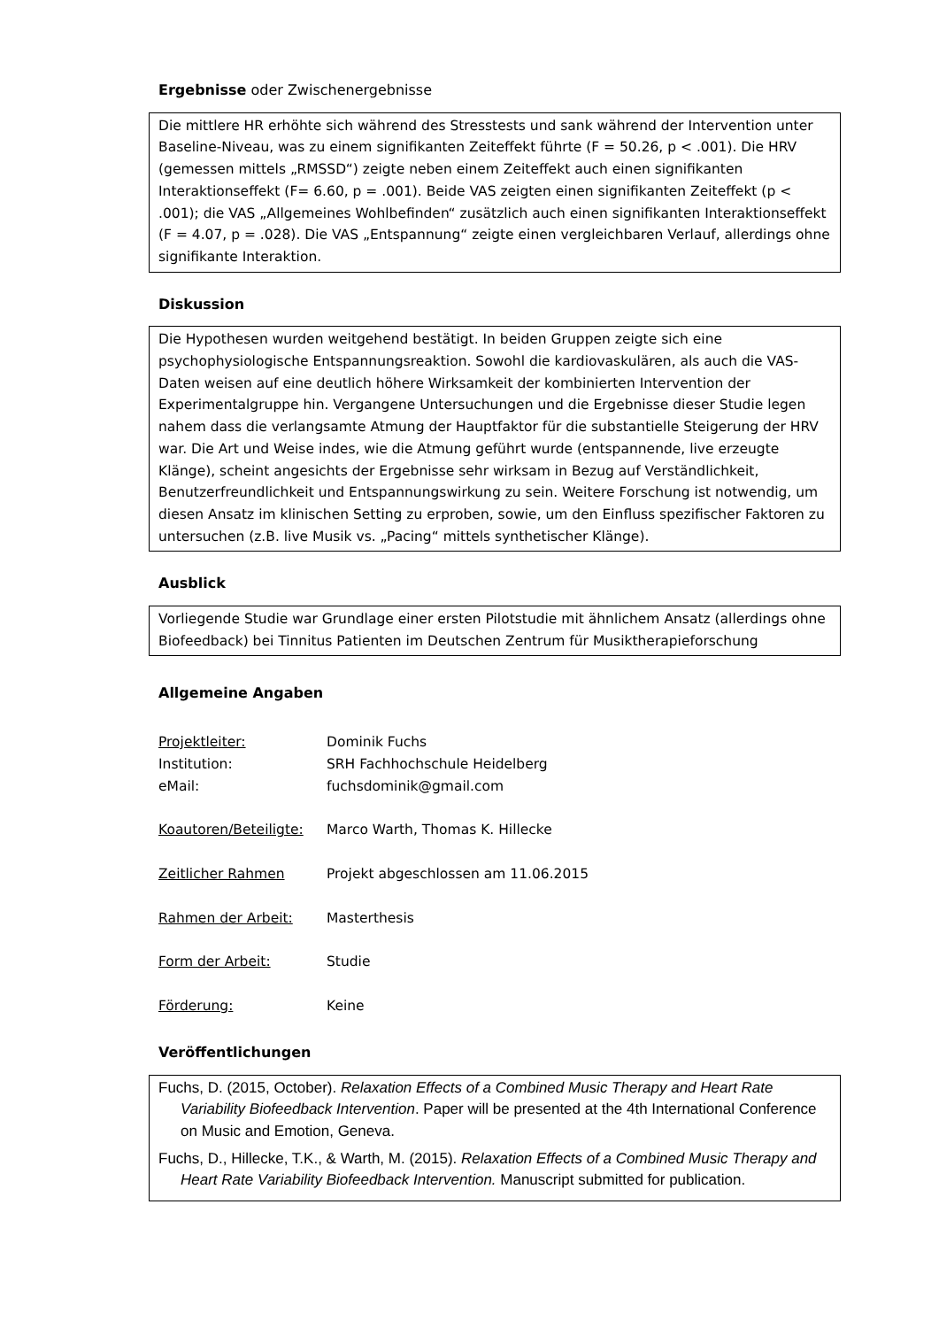Ergebnisse oder Zwischenergebnisse
Die mittlere HR erhöhte sich während des Stresstests und sank während der Intervention unter Baseline-Niveau, was zu einem signifikanten Zeiteffekt führte (F = 50.26, p < .001). Die HRV (gemessen mittels „RMSSD“) zeigte neben einem Zeiteffekt auch einen signifikanten Interaktionseffekt (F= 6.60, p = .001). Beide VAS zeigten einen signifikanten Zeiteffekt (p < .001); die VAS „Allgemeines Wohlbefinden“ zusätzlich auch einen signifikanten Interaktionseffekt (F = 4.07, p = .028). Die VAS „Entspannung“ zeigte einen vergleichbaren Verlauf, allerdings ohne signifikante Interaktion.
Diskussion
Die Hypothesen wurden weitgehend bestätigt. In beiden Gruppen zeigte sich eine psychophysiologische Entspannungsreaktion. Sowohl die kardiovaskulären, als auch die VAS-Daten weisen auf eine deutlich höhere Wirksamkeit der kombinierten Intervention der Experimentalgruppe hin. Vergangene Untersuchungen und die Ergebnisse dieser Studie legen nahem dass die verlangsamte Atmung der Hauptfaktor für die substantielle Steigerung der HRV war. Die Art und Weise indes, wie die Atmung geführt wurde (entspannende, live erzeugte Klänge), scheint angesichts der Ergebnisse sehr wirksam in Bezug auf Verständlichkeit, Benutzerfreundlichkeit und Entspannungswirkung zu sein. Weitere Forschung ist notwendig, um diesen Ansatz im klinischen Setting zu erproben, sowie, um den Einfluss spezifischer Faktoren zu untersuchen (z.B. live Musik vs. „Pacing“ mittels synthetischer Klänge).
Ausblick
Vorliegende Studie war Grundlage einer ersten Pilotstudie mit ähnlichem Ansatz (allerdings ohne Biofeedback) bei Tinnitus Patienten im Deutschen Zentrum für Musiktherapieforschung
Allgemeine Angaben
Projektleiter: Dominik Fuchs
Institution: SRH Fachhochschule Heidelberg
eMail: fuchsdominik@gmail.com
Koautoren/Beteiligte: Marco Warth, Thomas K. Hillecke
Zeitlicher Rahmen Projekt abgeschlossen am 11.06.2015
Rahmen der Arbeit: Masterthesis
Form der Arbeit: Studie
Förderung: Keine
Veröffentlichungen
Fuchs, D. (2015, October). Relaxation Effects of a Combined Music Therapy and Heart Rate Variability Biofeedback Intervention. Paper will be presented at the 4th International Conference on Music and Emotion, Geneva.
Fuchs, D., Hillecke, T.K., & Warth, M. (2015). Relaxation Effects of a Combined Music Therapy and Heart Rate Variability Biofeedback Intervention. Manuscript submitted for publication.